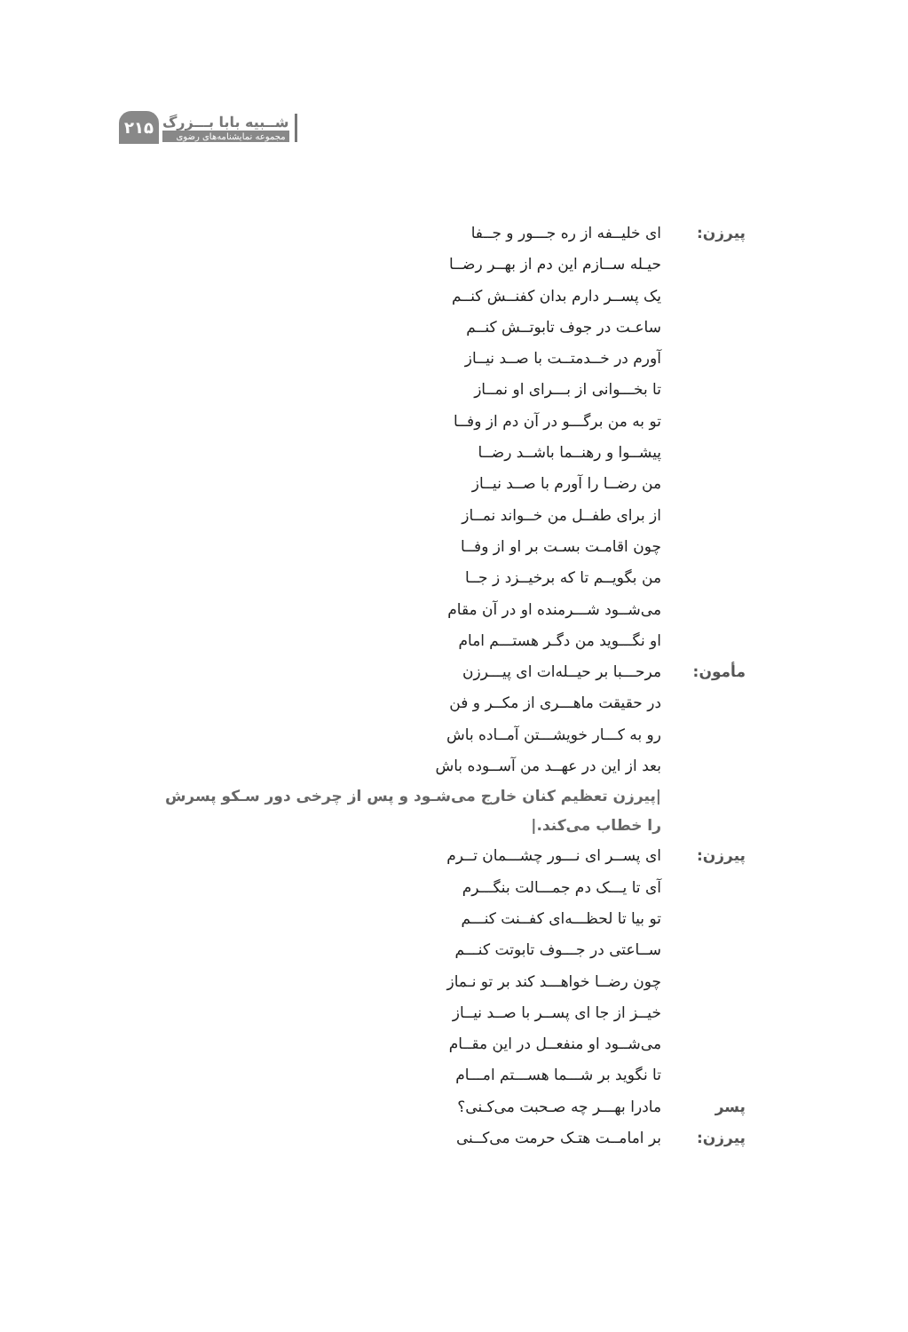شــبیه بابا بـــزرگ
مجموعه نمایشنامه‌های رضوی
۲۱۵
پیرزن: ای خلیــفه از ره جـــور و جــفا
حیـله ســازم این دم از بهــر رضــا
یک پســر دارم بدان کفنــش کنــم
ساعـت در جوف تابوتــش کنــم
آورم در خــدمتــت با صــد نیــاز
تا بخـــوانی از بـــرای او نمــاز
تو به من برگـــو در آن دم از وفــا
پیشــوا و رهنــما باشــد رضــا
من رضــا را آورم با صــد نیــاز
از برای طفــل من خــواند نمــاز
چون اقامـت بسـت بر او از وفــا
من بگویــم تا که برخیــزد ز جــا
می‌شــود شـــرمنده او در آن مقام
او نگـــوید من دگـر هستـــم امام
مأمون: مرحـــبا بر حیــله‌ات ای پیـــرزن
در حقیقت ماهـــری از مکــر و فن
رو به کـــار خویشـــتن آمــاده باش
بعد از این در عهــد من آســوده باش
|پیرزن تعظیم کنان خارج می‌شـود و پس از چرخی دور سـکو پسرش را خطاب می‌کند.|
پیرزن: ای پســر ای نـــور چشـــمان تــرم
آی تا یـــک دم جمـــالت بنگـــرم
تو بیا تا لحظـــه‌ای کفــنت کنـــم
ســاعتی در جـــوف تابوتت کنـــم
چون رضــا خواهـــد کند بر تو نـماز
خیــز از جا ای پســر با صــد نیــاز
می‌شــود او منفعــل در این مقــام
تا نگوید بر شـــما هســـتم امـــام
پسر پیرزن:
مادرا بهـــر چه صـحبت می‌کـنی؟
بر امامــت هتـک حرمت می‌کــنی